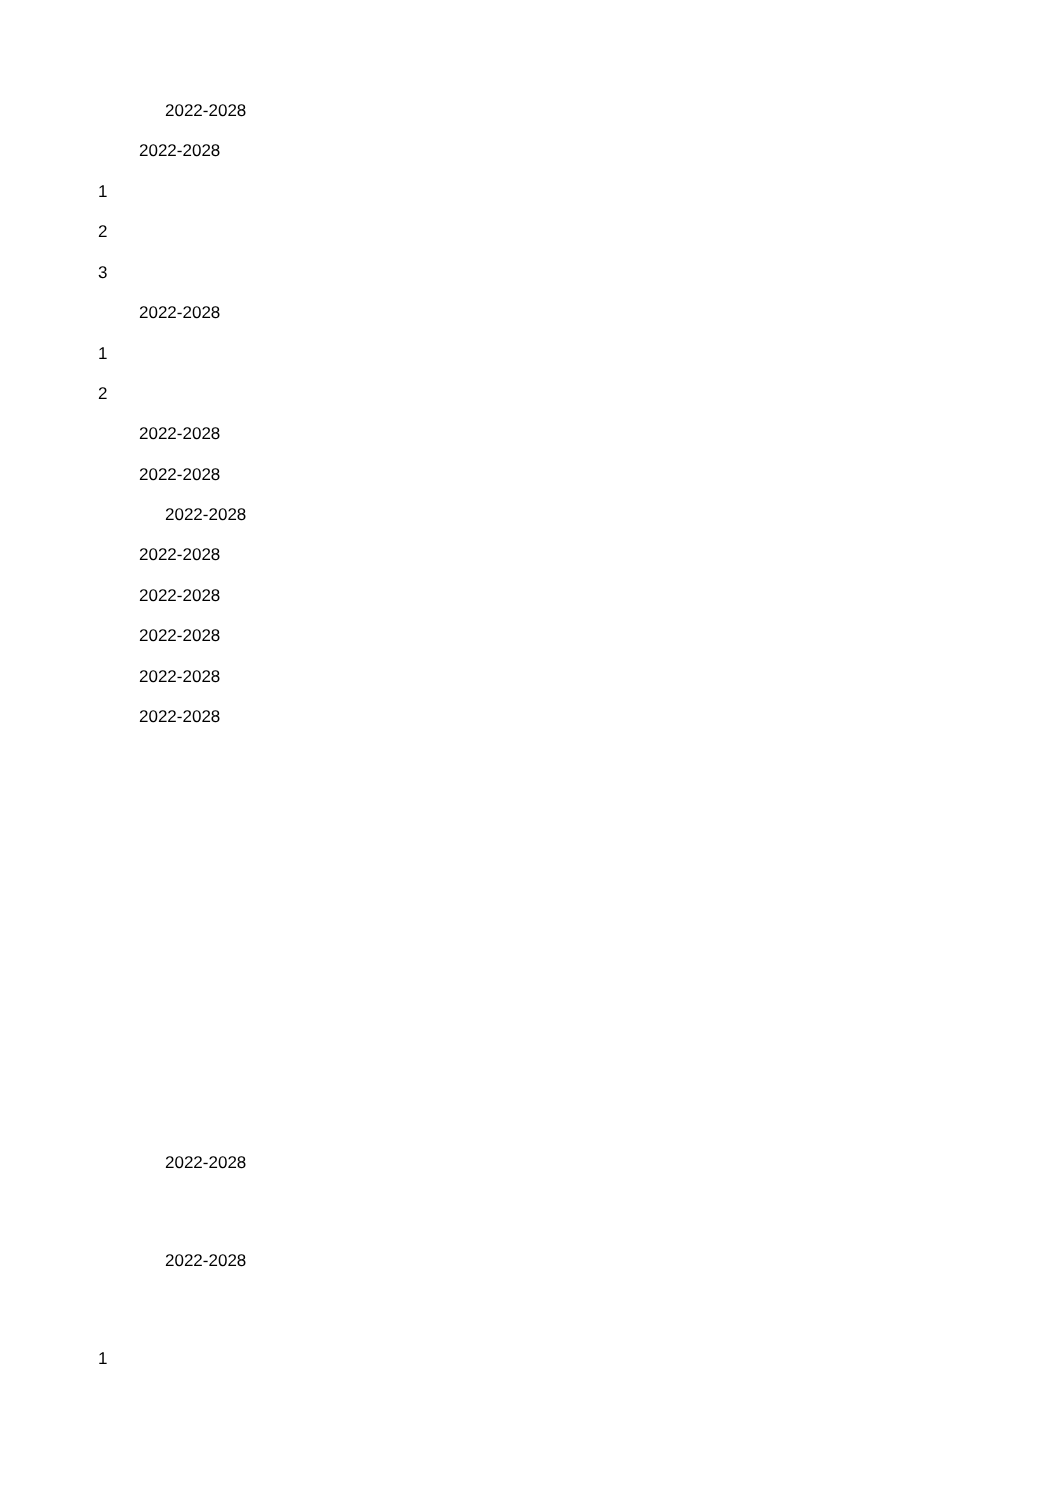2022-2028
2022-2028
1
2
3
2022-2028
1
2
2022-2028
2022-2028
2022-2028
2022-2028
2022-2028
2022-2028
2022-2028
2022-2028
2022-2028
2022-2028
1